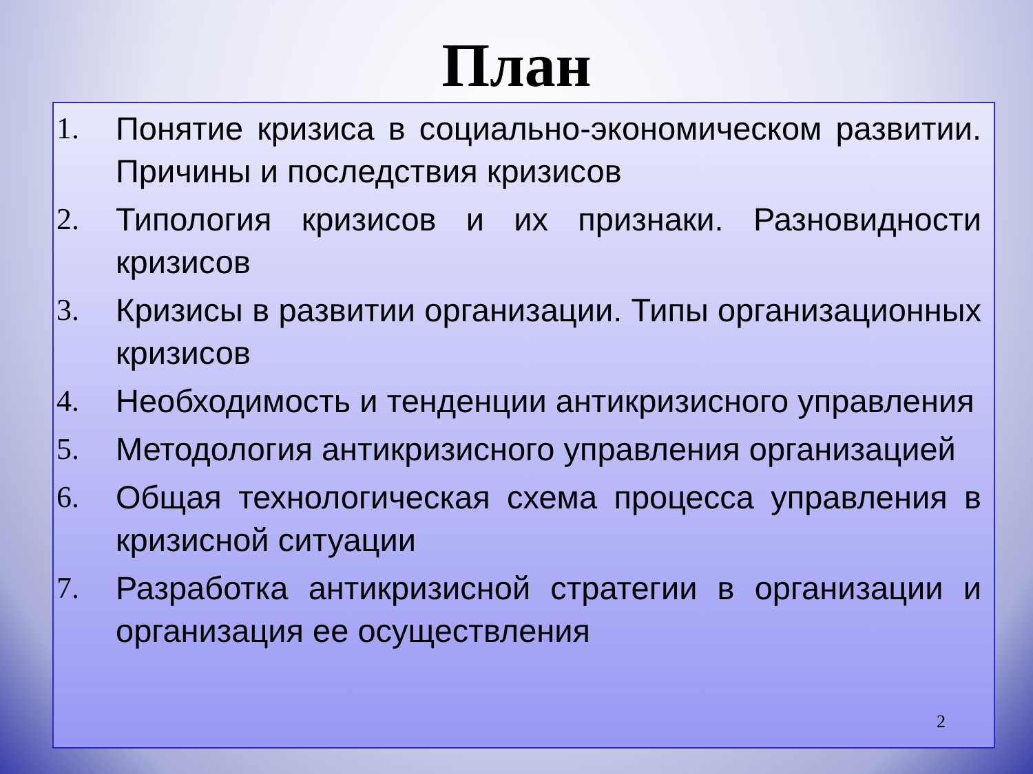План
1. Понятие кризиса в социально-экономическом развитии. Причины и последствия кризисов
2. Типология кризисов и их признаки. Разновидности кризисов
3. Кризисы в развитии организации. Типы организационных кризисов
4. Необходимость и тенденции антикризисного управления
5. Методология антикризисного управления организацией
6. Общая технологическая схема процесса управления в кризисной ситуации
7. Разработка антикризисной стратегии в организации и организация ее осуществления
2